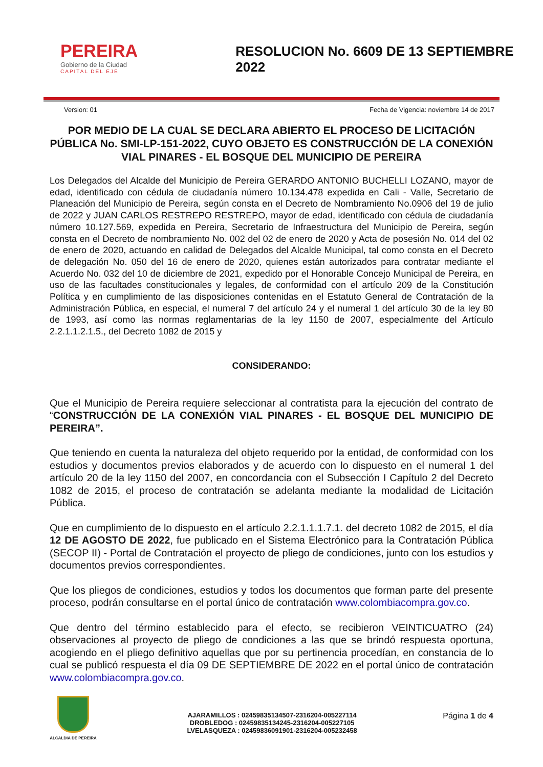PEREIRA
Gobierno de la Ciudad
CAPITAL DEL EJE
RESOLUCION No. 6609 DE 13 SEPTIEMBRE 2022
Version: 01 Fecha de Vigencia: noviembre 14 de 2017
POR MEDIO DE LA CUAL SE DECLARA ABIERTO EL PROCESO DE LICITACIÓN PÚBLICA No. SMI-LP-151-2022, CUYO OBJETO ES CONSTRUCCIÓN DE LA CONEXIÓN VIAL PINARES - EL BOSQUE DEL MUNICIPIO DE PEREIRA
Los Delegados del Alcalde del Municipio de Pereira GERARDO ANTONIO BUCHELLI LOZANO, mayor de edad, identificado con cédula de ciudadanía número 10.134.478 expedida en Cali - Valle, Secretario de Planeación del Municipio de Pereira, según consta en el Decreto de Nombramiento No.0906 del 19 de julio de 2022 y JUAN CARLOS RESTREPO RESTREPO, mayor de edad, identificado con cédula de ciudadanía número 10.127.569, expedida en Pereira, Secretario de Infraestructura del Municipio de Pereira, según consta en el Decreto de nombramiento No. 002 del 02 de enero de 2020 y Acta de posesión No. 014 del 02 de enero de 2020, actuando en calidad de Delegados del Alcalde Municipal, tal como consta en el Decreto de delegación No. 050 del 16 de enero de 2020, quienes están autorizados para contratar mediante el Acuerdo No. 032 del 10 de diciembre de 2021, expedido por el Honorable Concejo Municipal de Pereira, en uso de las facultades constitucionales y legales, de conformidad con el artículo 209 de la Constitución Política y en cumplimiento de las disposiciones contenidas en el Estatuto General de Contratación de la Administración Pública, en especial, el numeral 7 del artículo 24 y el numeral 1 del artículo 30 de la ley 80 de 1993, así como las normas reglamentarias de la ley 1150 de 2007, especialmente del Artículo 2.2.1.1.2.1.5., del Decreto 1082 de 2015 y
CONSIDERANDO:
Que el Municipio de Pereira requiere seleccionar al contratista para la ejecución del contrato de “CONSTRUCCIÓN DE LA CONEXIÓN VIAL PINARES - EL BOSQUE DEL MUNICIPIO DE PEREIRA”.
Que teniendo en cuenta la naturaleza del objeto requerido por la entidad, de conformidad con los estudios y documentos previos elaborados y de acuerdo con lo dispuesto en el numeral 1 del artículo 20 de la ley 1150 del 2007, en concordancia con el Subsección I Capítulo 2 del Decreto 1082 de 2015, el proceso de contratación se adelanta mediante la modalidad de Licitación Pública.
Que en cumplimiento de lo dispuesto en el artículo 2.2.1.1.1.7.1. del decreto 1082 de 2015, el día 12 DE AGOSTO DE 2022, fue publicado en el Sistema Electrónico para la Contratación Pública (SECOP II) - Portal de Contratación el proyecto de pliego de condiciones, junto con los estudios y documentos previos correspondientes.
Que los pliegos de condiciones, estudios y todos los documentos que forman parte del presente proceso, podrán consultarse en el portal único de contratación www.colombiacompra.gov.co.
Que dentro del término establecido para el efecto, se recibieron VEINTICUATRO (24) observaciones al proyecto de pliego de condiciones a las que se brindó respuesta oportuna, acogiendo en el pliego definitivo aquellas que por su pertinencia procedían, en constancia de lo cual se publicó respuesta el día 09 DE SEPTIEMBRE DE 2022 en el portal único de contratación www.colombiacompra.gov.co.
ALCALDIA DE PEREIRA
AJARAMILLOS : 02459835134507-2316204-005227114
DROBLEDOG : 02459835134245-2316204-005227105
LVELASQUEZA : 02459836091901-2316204-005232458
Página 1 de 4